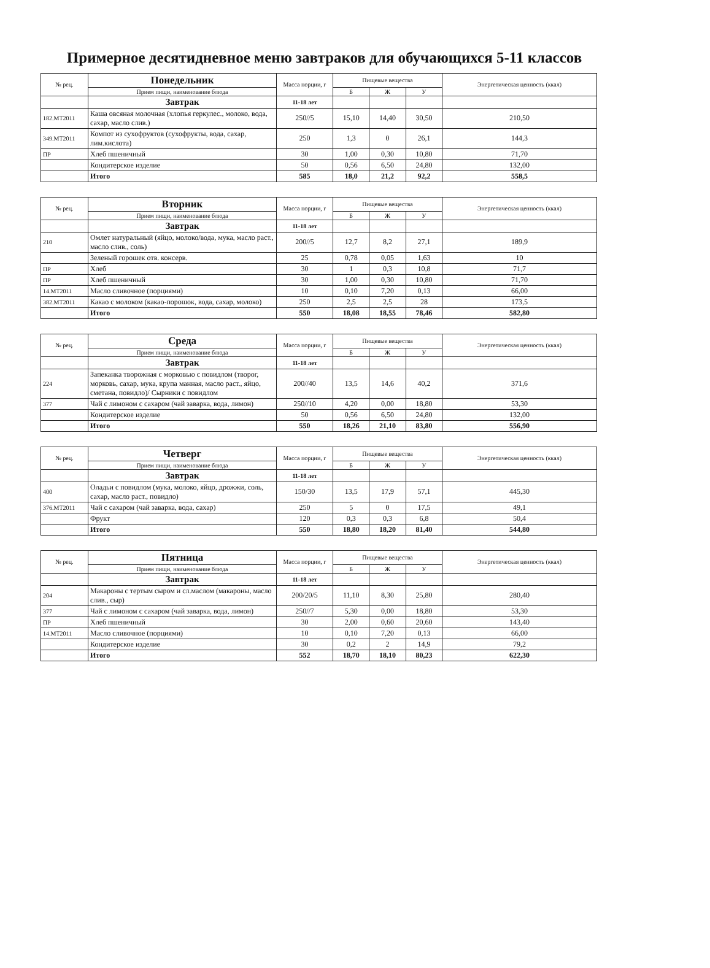Примерное десятидневное меню завтраков для обучающихся 5-11 классов
| № рец. | Понедельник | Масса порции, г | Пищевые вещества | | | Энергетическая ценность (ккал) |
| --- | --- | --- | --- | --- | --- | --- |
| | Прием пищи, наименование блюда | | Б | Ж | У | |
| | Завтрак | 11-18 лет | | | | |
| 182.МТ2011 | Каша овсяная молочная (хлопья геркулес., молоко, вода, сахар, масло слив.) | 250//5 | 15,10 | 14,40 | 30,50 | 210,50 |
| 349.МТ2011 | Компот из сухофруктов (сухофрукты, вода, сахар, лим.кислота) | 250 | 1,3 | 0 | 26,1 | 144,3 |
| ПР | Хлеб пшеничный | 30 | 1,00 | 0,30 | 10,80 | 71,70 |
| | Кондитерское изделие | 50 | 0,56 | 6,50 | 24,80 | 132,00 |
| | Итого | 585 | 18,0 | 21,2 | 92,2 | 558,5 |
| № рец. | Вторник | Масса порции, г | Пищевые вещества | | | Энергетическая ценность (ккал) |
| --- | --- | --- | --- | --- | --- | --- |
| | Прием пищи, наименование блюда | | Б | Ж | У | |
| | Завтрак | 11-18 лет | | | | |
| 210 | Омлет натуральный (яйцо, молоко/вода, мука, масло раст., масло слив., соль) | 200//5 | 12,7 | 8,2 | 27,1 | 189,9 |
| | Зеленый горошек отв. консерв. | 25 | 0,78 | 0,05 | 1,63 | 10 |
| ПР | Хлеб | 30 | 1 | 0,3 | 10,8 | 71,7 |
| ПР | Хлеб пшеничный | 30 | 1,00 | 0,30 | 10,80 | 71,70 |
| 14.МТ2011 | Масло сливочное (порциями) | 10 | 0,10 | 7,20 | 0,13 | 66,00 |
| 382.МТ2011 | Какао с молоком (какао-порошок, вода, сахар, молоко) | 250 | 2,5 | 2,5 | 28 | 173,5 |
| | Итого | 550 | 18,08 | 18,55 | 78,46 | 582,80 |
| № рец. | Среда | Масса порции, г | Пищевые вещества | | | Энергетическая ценность (ккал) |
| --- | --- | --- | --- | --- | --- | --- |
| | Прием пищи, наименование блюда | | Б | Ж | У | |
| | Завтрак | 11-18 лет | | | | |
| 224 | Запеканка творожная с морковью с повидлом (творог, морковь, сахар, мука, крупа манная, масло раст., яйцо, сметана, повидло)/ Сырники с повидлом | 200//40 | 13,5 | 14,6 | 40,2 | 371,6 |
| 377 | Чай с лимоном с сахаром (чай заварка, вода, лимон) | 250//10 | 4,20 | 0,00 | 18,80 | 53,30 |
| | Кондитерское изделие | 50 | 0,56 | 6,50 | 24,80 | 132,00 |
| | Итого | 550 | 18,26 | 21,10 | 83,80 | 556,90 |
| № рец. | Четверг | Масса порции, г | Пищевые вещества | | | Энергетическая ценность (ккал) |
| --- | --- | --- | --- | --- | --- | --- |
| | Прием пищи, наименование блюда | | Б | Ж | У | |
| | Завтрак | 11-18 лет | | | | |
| 400 | Оладьи с повидлом (мука, молоко, яйцо, дрожжи, соль, сахар, масло раст., повидло) | 150/30 | 13,5 | 17,9 | 57,1 | 445,30 |
| 376.МТ2011 | Чай с сахаром (чай заварка, вода, сахар) | 250 | 5 | 0 | 17,5 | 49,1 |
| | Фрукт | 120 | 0,3 | 0,3 | 6,8 | 50,4 |
| | Итого | 550 | 18,80 | 18,20 | 81,40 | 544,80 |
| № рец. | Пятница | Масса порции, г | Пищевые вещества | | | Энергетическая ценность (ккал) |
| --- | --- | --- | --- | --- | --- | --- |
| | Прием пищи, наименование блюда | | Б | Ж | У | |
| | Завтрак | 11-18 лет | | | | |
| 204 | Макароны с тертым сыром и сл.маслом (макароны, масло слив., сыр) | 200/20/5 | 11,10 | 8,30 | 25,80 | 280,40 |
| 377 | Чай с лимоном с сахаром (чай заварка, вода, лимон) | 250//7 | 5,30 | 0,00 | 18,80 | 53,30 |
| ПР | Хлеб пшеничный | 30 | 2,00 | 0,60 | 20,60 | 143,40 |
| 14.МТ2011 | Масло сливочное (порциями) | 10 | 0,10 | 7,20 | 0,13 | 66,00 |
| | Кондитерское изделие | 30 | 0,2 | 2 | 14,9 | 79,2 |
| | Итого | 552 | 18,70 | 18,10 | 80,23 | 622,30 |